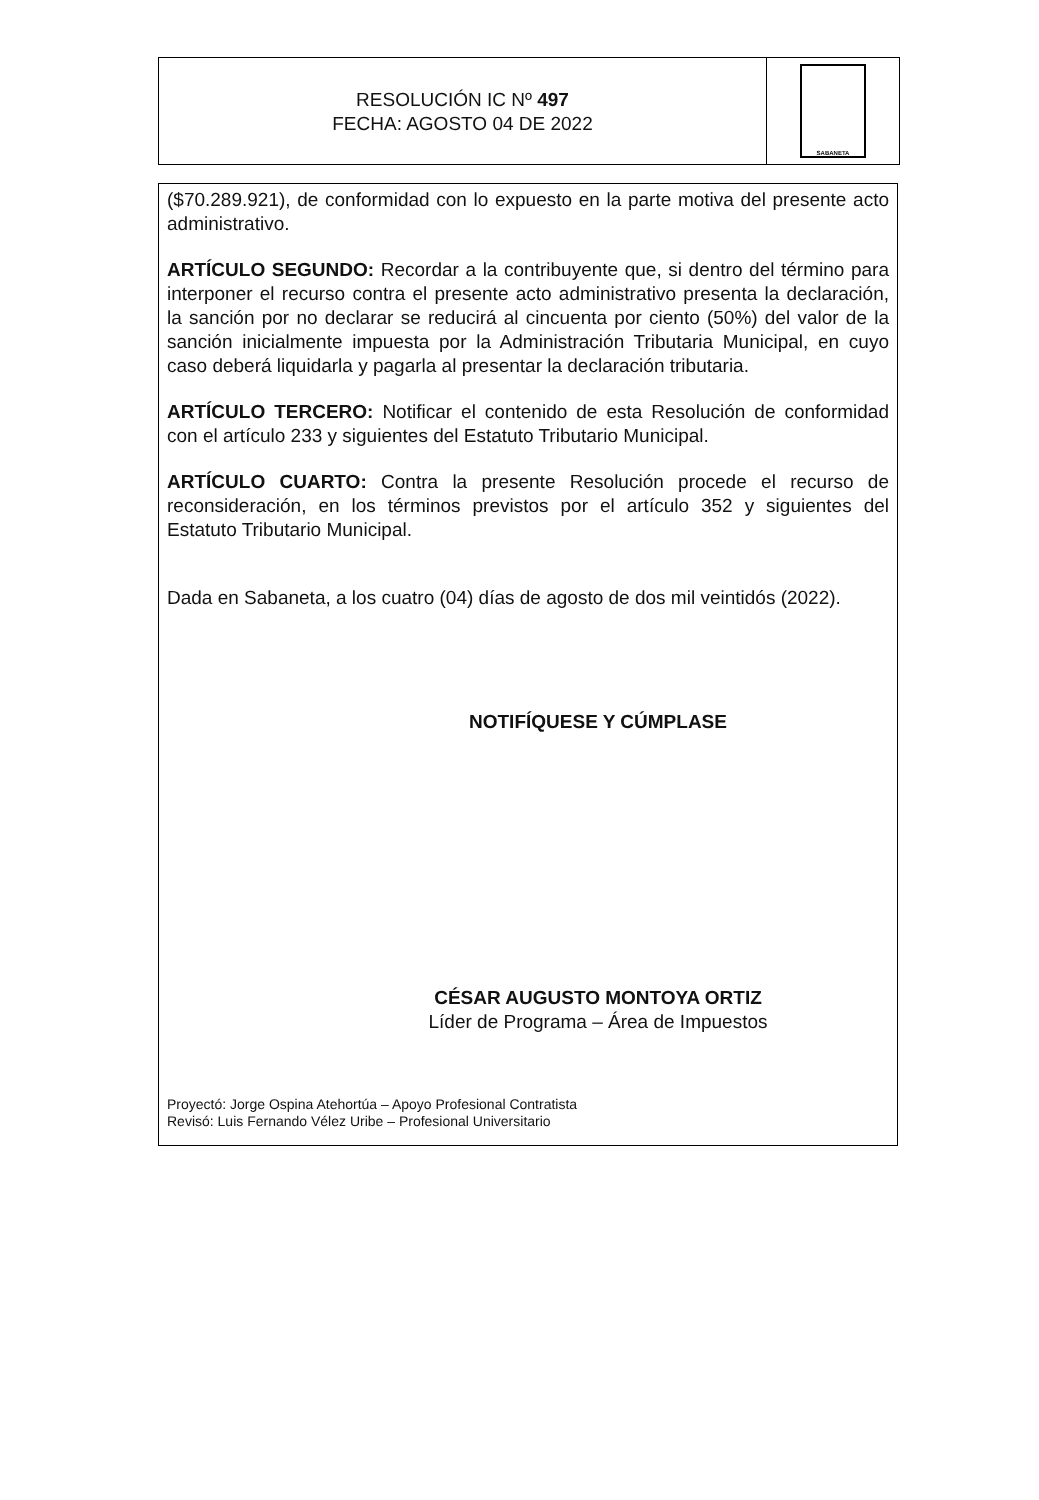RESOLUCIÓN IC Nº 497
FECHA: AGOSTO 04 DE 2022
SABANETA
($70.289.921), de conformidad con lo expuesto en la parte motiva del presente acto administrativo.
ARTÍCULO SEGUNDO: Recordar a la contribuyente que, si dentro del término para interponer el recurso contra el presente acto administrativo presenta la declaración, la sanción por no declarar se reducirá al cincuenta por ciento (50%) del valor de la sanción inicialmente impuesta por la Administración Tributaria Municipal, en cuyo caso deberá liquidarla y pagarla al presentar la declaración tributaria.
ARTÍCULO TERCERO: Notificar el contenido de esta Resolución de conformidad con el artículo 233 y siguientes del Estatuto Tributario Municipal.
ARTÍCULO CUARTO: Contra la presente Resolución procede el recurso de reconsideración, en los términos previstos por el artículo 352 y siguientes del Estatuto Tributario Municipal.
Dada en Sabaneta, a los cuatro (04) días de agosto de dos mil veintidós (2022).
NOTIFÍQUESE Y CÚMPLASE
CÉSAR AUGUSTO MONTOYA ORTIZ
Líder de Programa – Área de Impuestos
Proyectó: Jorge Ospina Atehortúa – Apoyo Profesional Contratista
Revisó: Luis Fernando Vélez Uribe – Profesional Universitario